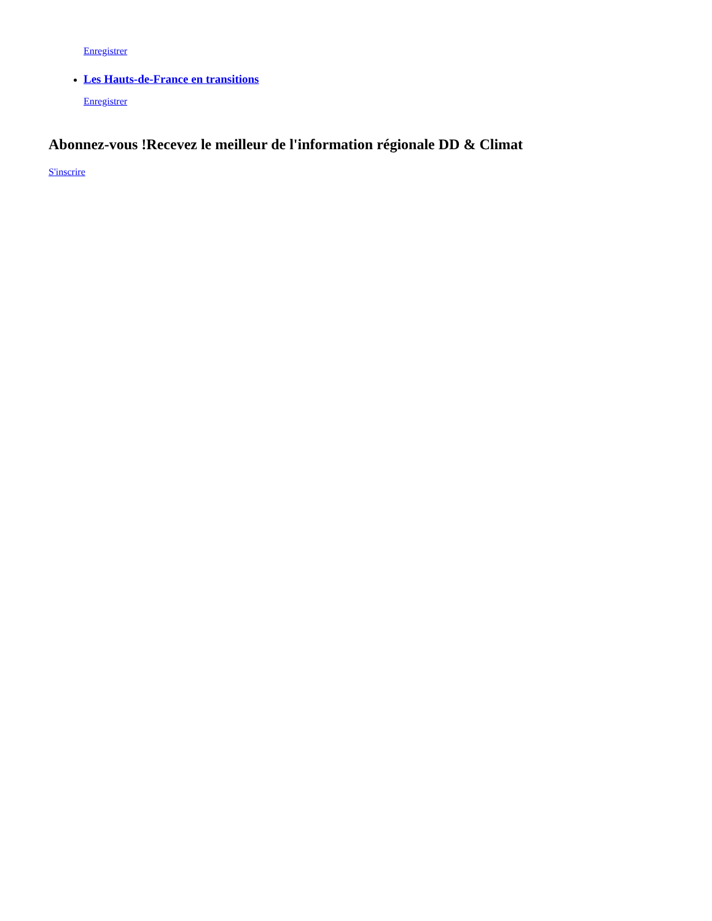Enregistrer
Les Hauts-de-France en transitions
Enregistrer
Abonnez-vous !Recevez le meilleur de l'information régionale DD & Climat
S'inscrire